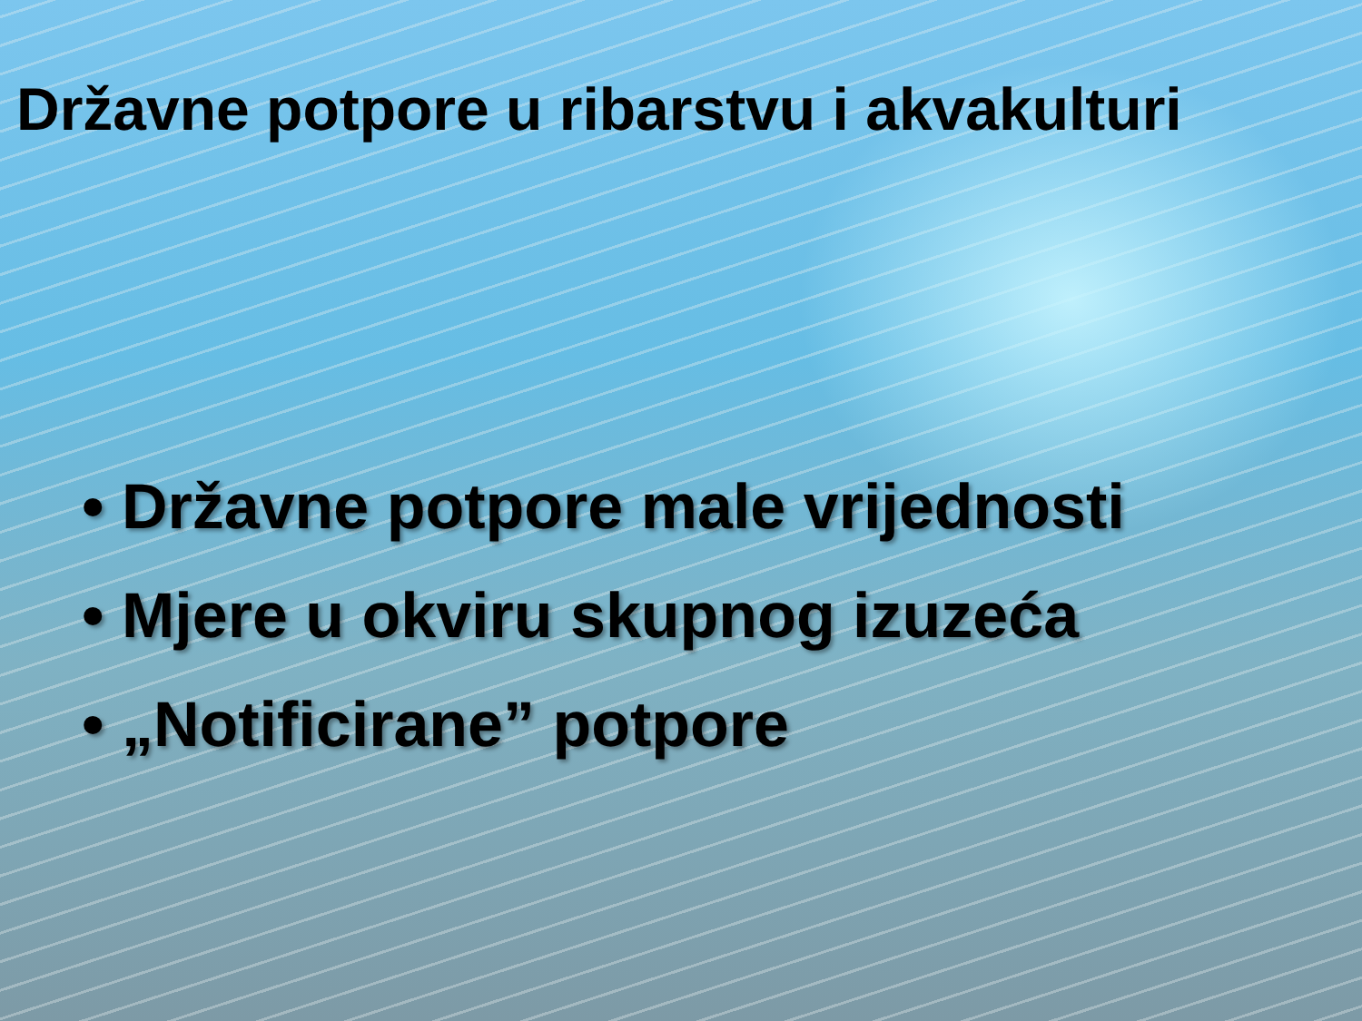Državne potpore u ribarstvu i akvakulturi
• Državne potpore male vrijednosti
• Mjere u okviru skupnog izuzeća
• „Notificirane” potpore